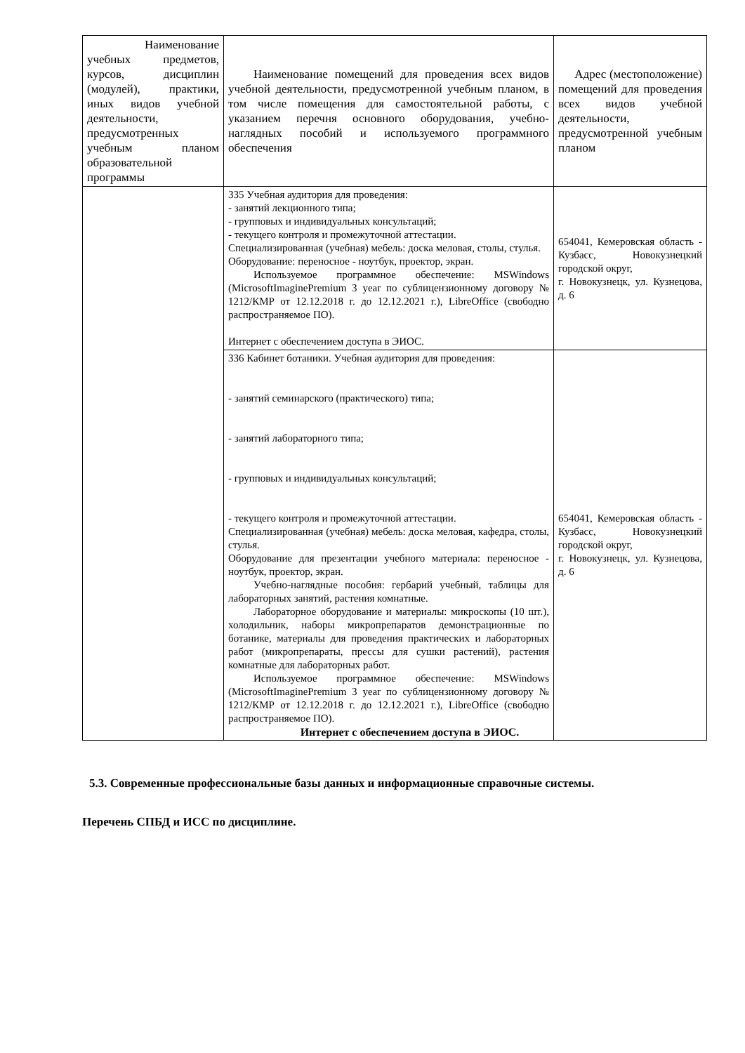| Наименование учебных предметов, курсов, дисциплин (модулей), практики, иных видов учебной деятельности, предусмотренных учебным планом образовательной программы | Наименование помещений для проведения всех видов учебной деятельности, предусмотренной учебным планом, в том числе помещения для самостоятельной работы, с указанием перечня основного оборудования, учебно-наглядных пособий и используемого программного обеспечения | Адрес (местоположение) помещений для проведения всех видов учебной деятельности, предусмотренной учебным планом |
| --- | --- | --- |
| | 335 Учебная аудитория для проведения: - занятий лекционного типа; - групповых и индивидуальных консультаций; - текущего контроля и промежуточной аттестации. Специализированная (учебная) мебель: доска меловая, столы, стулья. Оборудование: переносное - ноутбук, проектор, экран. Используемое программное обеспечение: MSWindows (MicrosoftImaginePremium 3 year по сублицензионному договору № 1212/КМР от 12.12.2018 г. до 12.12.2021 г.), LibreOffice (свободно распространяемое ПО). Интернет с обеспечением доступа в ЭИОС. | 654041, Кемеровская область - Кузбасс, Новокузнецкий городской округ, г. Новокузнецк, ул. Кузнецова, д. 6 |
| | 336 Кабинет ботаники. Учебная аудитория для проведения: - занятий семинарского (практического) типа; - занятий лабораторного типа; - групповых и индивидуальных консультаций; - текущего контроля и промежуточной аттестации. Специализированная (учебная) мебель: доска меловая, кафедра, столы, стулья. Оборудование для презентации учебного материала: переносное - ноутбук, проектор, экран. Учебно-наглядные пособия: гербарий учебный, таблицы для лабораторных занятий, растения комнатные. Лабораторное оборудование и материалы: микроскопы (10 шт.), холодильник, наборы микропрепаратов демонстрационные по ботанике, материалы для проведения практических и лабораторных работ (микропрепараты, прессы для сушки растений), растения комнатные для лабораторных работ. Используемое программное обеспечение: MSWindows (MicrosoftImaginePremium 3 year по сублицензионному договору № 1212/КМР от 12.12.2018 г. до 12.12.2021 г.), LibreOffice (свободно распространяемое ПО). Интернет с обеспечением доступа в ЭИОС. | 654041, Кемеровская область - Кузбасс, Новокузнецкий городской округ, г. Новокузнецк, ул. Кузнецова, д. 6 |
5.3. Современные профессиональные базы данных и информационные справочные системы.
Перечень СПБД и ИСС по дисциплине.